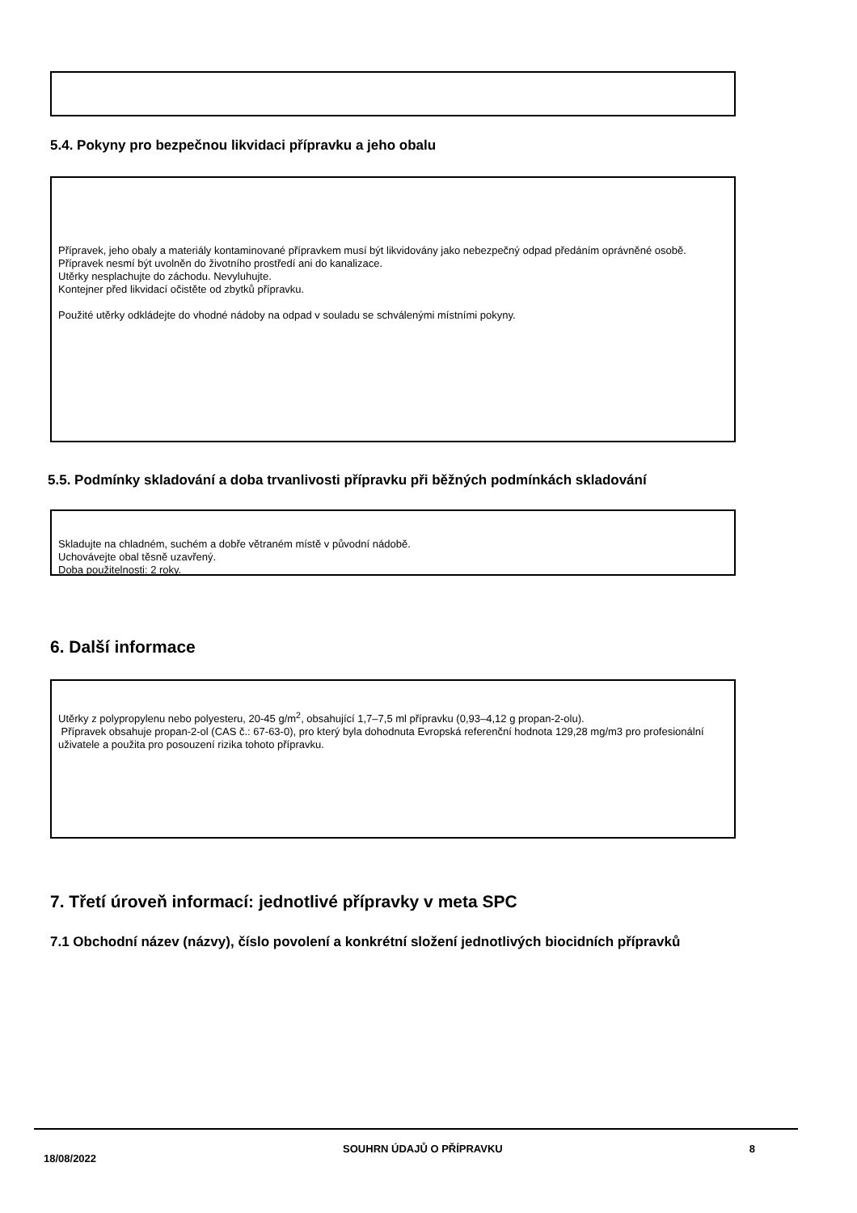5.4. Pokyny pro bezpečnou likvidaci přípravku a jeho obalu
Přípravek, jeho obaly a materiály kontaminované přípravkem musí být likvidovány jako nebezpečný odpad předáním oprávněné osobě. Přípravek nesmí být uvolněn do životního prostředí ani do kanalizace.
Utěrky nesplachujte do záchodu. Nevyluhujte.
Kontejner před likvidací očistěte od zbytků přípravku.
Použité utěrky odkládejte do vhodné nádoby na odpad v souladu se schválenými místními pokyny.
5.5. Podmínky skladování a doba trvanlivosti přípravku při běžných podmínkách skladování
Skladujte na chladném, suchém a dobře větraném místě v původní nádobě.
Uchovávejte obal těsně uzavřený.
Doba použitelnosti: 2 roky.
6. Další informace
Utěrky z polypropylenu nebo polyesteru, 20-45 g/m<sup>2</sup>, obsahující 1,7–7,5 ml přípravku (0,93–4,12 g propan-2-olu).
Přípravek obsahuje propan-2-ol (CAS č.: 67-63-0), pro který byla dohodnuta Evropská referenční hodnota 129,28 mg/m3 pro profesionální uživatele a použita pro posouzení rizika tohoto přípravku.
7. Třetí úroveň informací: jednotlivé přípravky v meta SPC
7.1 Obchodní název (názvy), číslo povolení a konkrétní složení jednotlivých biocidních přípravků
18/08/2022 SOUHRN ÚDAJŮ O PŘÍPRAVKU 8